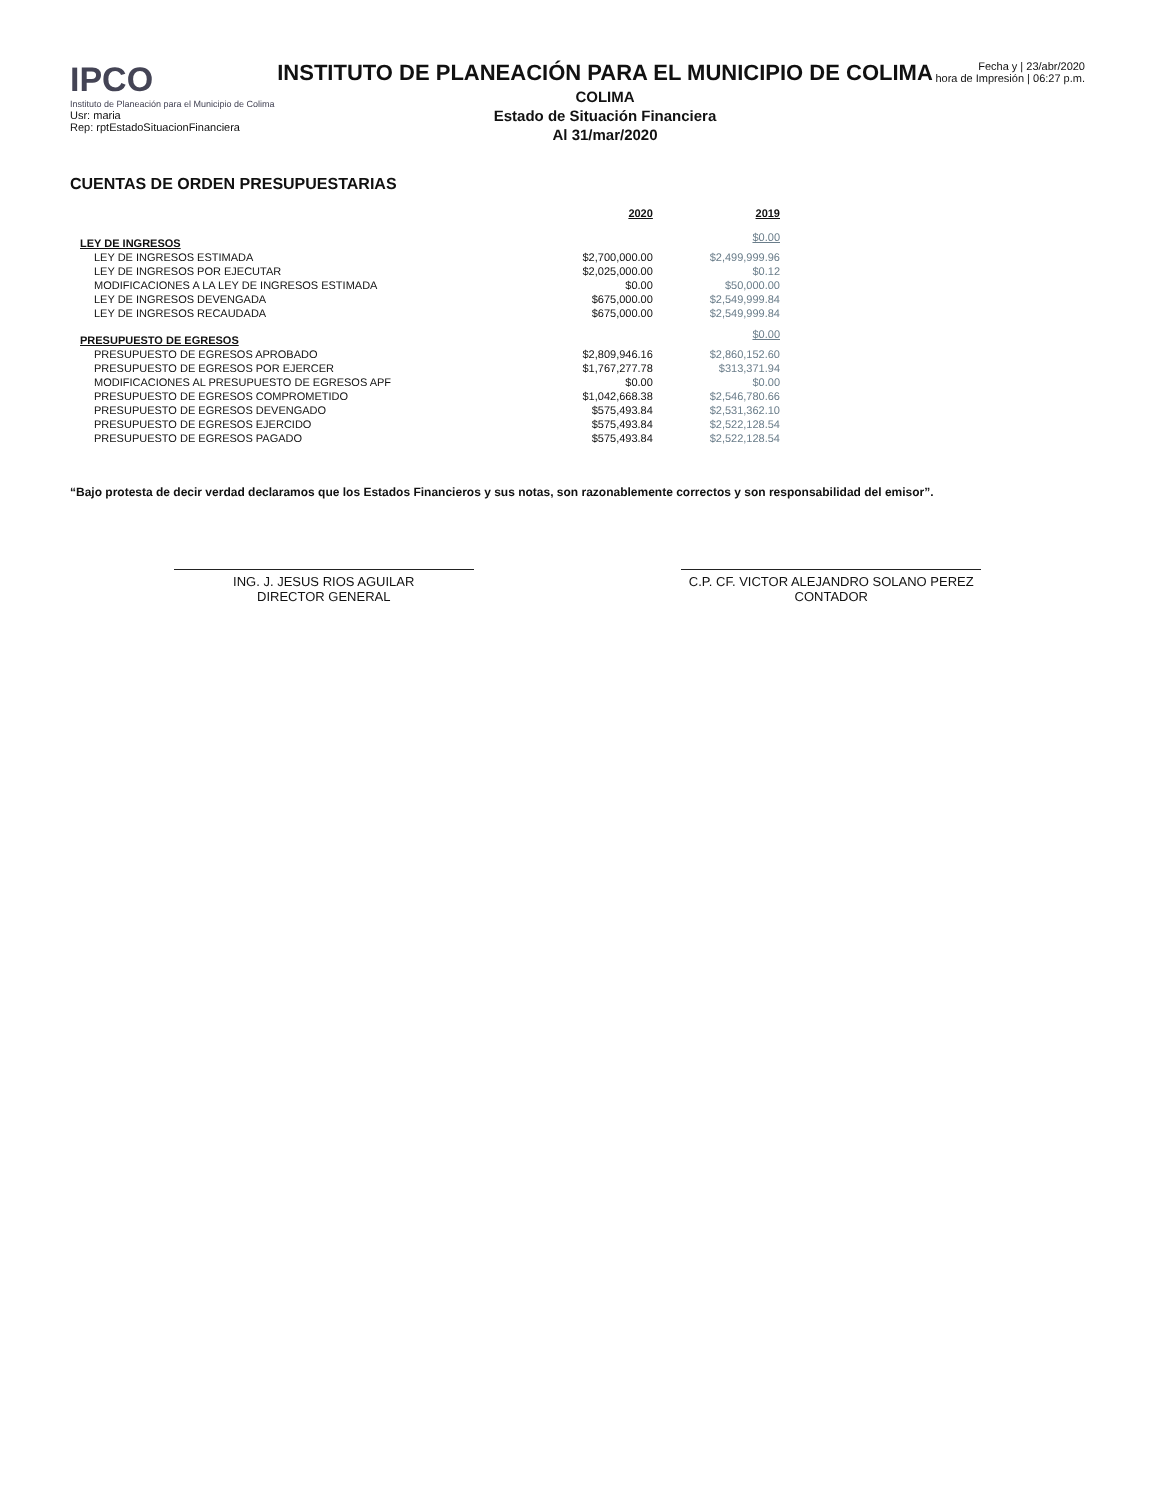IPCO
Instituto de Planeación para el Municipio de Colima
Usr: maria
Rep: rptEstadoSituacionFinanciera
INSTITUTO DE PLANEACIÓN PARA EL MUNICIPIO DE COLIMA
COLIMA
Estado de Situación Financiera
Al 31/mar/2020
Fecha y | 23/abr/2020
hora de Impresión | 06:27 p.m.
CUENTAS DE ORDEN PRESUPUESTARIAS
| | 2020 | 2019 |
| --- | --- | --- |
| LEY DE INGRESOS | | $0.00 |
| LEY DE INGRESOS ESTIMADA | $2,700,000.00 | $2,499,999.96 |
| LEY DE INGRESOS POR EJECUTAR | $2,025,000.00 | $0.12 |
| MODIFICACIONES A LA LEY DE INGRESOS ESTIMADA | $0.00 | $50,000.00 |
| LEY DE INGRESOS DEVENGADA | $675,000.00 | $2,549,999.84 |
| LEY DE INGRESOS RECAUDADA | $675,000.00 | $2,549,999.84 |
| PRESUPUESTO DE EGRESOS | | $0.00 |
| PRESUPUESTO DE EGRESOS APROBADO | $2,809,946.16 | $2,860,152.60 |
| PRESUPUESTO DE EGRESOS POR EJERCER | $1,767,277.78 | $313,371.94 |
| MODIFICACIONES AL PRESUPUESTO DE EGRESOS APF | $0.00 | $0.00 |
| PRESUPUESTO DE EGRESOS COMPROMETIDO | $1,042,668.38 | $2,546,780.66 |
| PRESUPUESTO DE EGRESOS DEVENGADO | $575,493.84 | $2,531,362.10 |
| PRESUPUESTO DE EGRESOS EJERCIDO | $575,493.84 | $2,522,128.54 |
| PRESUPUESTO DE EGRESOS PAGADO | $575,493.84 | $2,522,128.54 |
“Bajo protesta de decir verdad declaramos que los Estados Financieros y sus notas, son razonablemente correctos y son responsabilidad del emisor”.
ING. J. JESUS RIOS AGUILAR
DIRECTOR GENERAL
C.P. CF. VICTOR ALEJANDRO SOLANO PEREZ
CONTADOR